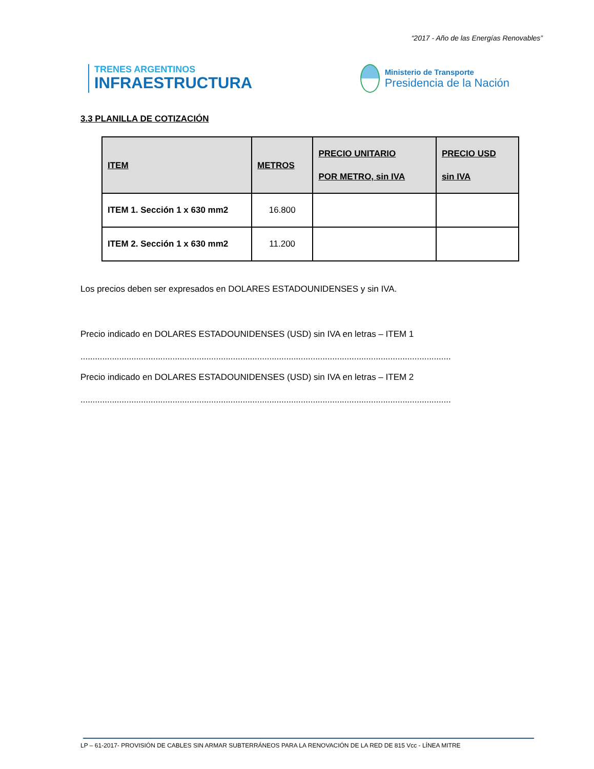“2017 - Año de las Energías Renovables”
TRENES ARGENTINOS
INFRAESTRUCTURA
Ministerio de Transporte
Presidencia de la Nación
3.3 PLANILLA DE COTIZACIÓN
| ITEM | METROS | PRECIO UNITARIO POR METRO, sin IVA | PRECIO USD sin IVA |
| --- | --- | --- | --- |
| ITEM 1. Sección 1 x 630 mm2 | 16.800 | | |
| ITEM 2. Sección 1 x 630 mm2 | 11.200 | | |
Los precios deben ser expresados en DOLARES ESTADOUNIDENSES y sin IVA.
Precio indicado en DOLARES ESTADOUNIDENSES (USD) sin IVA en letras – ITEM 1
.........................................................................................................................................................
Precio indicado en DOLARES ESTADOUNIDENSES (USD) sin IVA en letras – ITEM 2
.........................................................................................................................................................
LP – 61-2017- PROVISIÓN DE CABLES SIN ARMAR SUBTERRÁNEOS PARA LA RENOVACIÓN DE LA RED DE 815 Vcc - LÍNEA MITRE